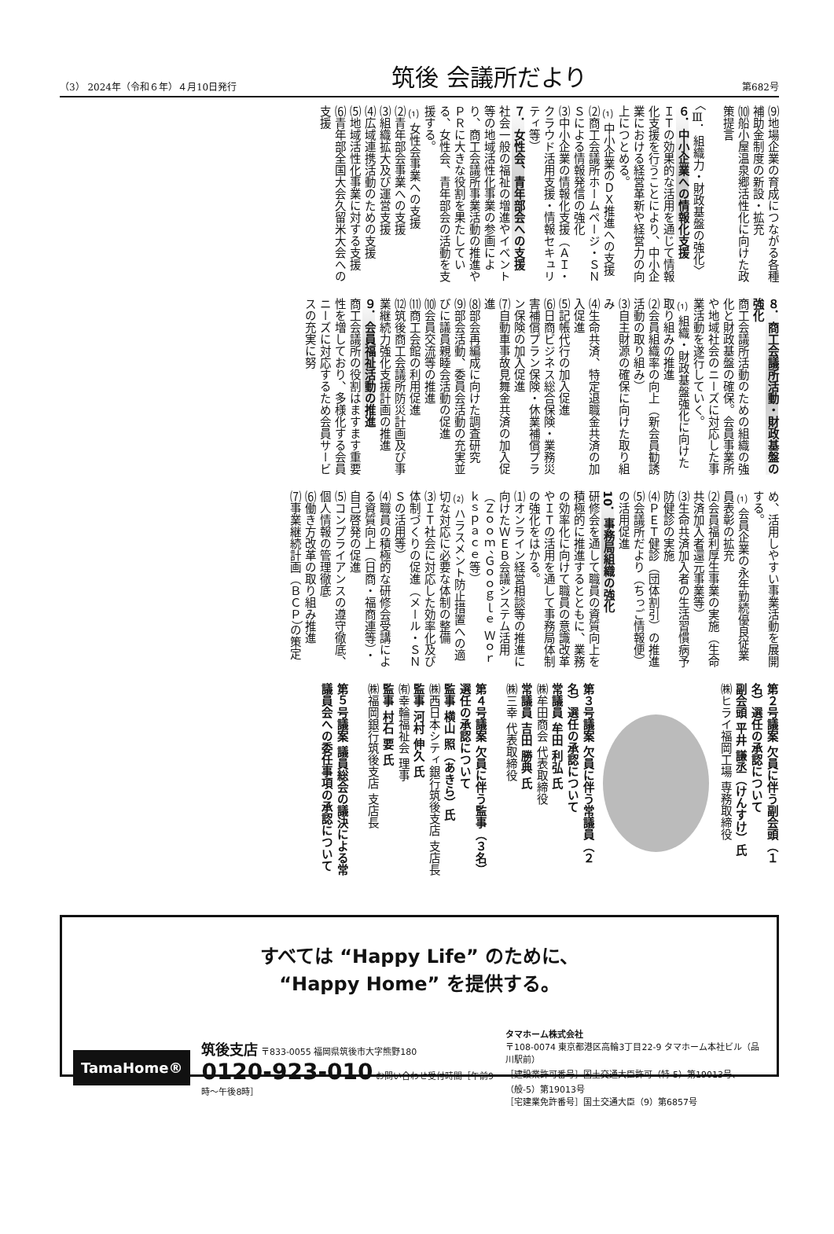（3） 2024年（令和６年）４月10日発行 筑後 会議所だより 第682号
⑼地場企業の育成につながる各種補助金制度の新設・拡充
⑽船小屋温泉郷活性化に向けた政策提言
〈Ⅲ．組織力・財政基盤の強化〉
６．中小企業への情報化支援
ＩＴの効果的な活用を通じて情報化支援を行うことにより、中小企業における経営革新や経営力の向上につとめる。
⑴中小企業のＤＸ推進への支援
⑵商工会議所ホームページ・ＳＮＳによる情報発信の強化
⑶中小企業の情報化支援（ＡＩ・クラウド活用支援・情報セキュリティ等）
７．女性会、青年部会への支援
社会一般の福祉の増進やイベント等の地域活性化事業の参画により、商工会議所事業活動の推進やＰＲに大きな役割を果たしている、女性会、青年部会の活動を支援する。
⑴女性会事業への支援
⑵青年部会事業への支援
⑶組織拡大及び運営支援
⑷広域連携活動のための支援
⑸地域活性化事業に対する支援
⑹青年部全国大会久留米大会への支援
８．商工会議所活動・財政基盤の強化
商工会議所活動のための組織の強化と財政基盤の確保。会員事業所や地域社会のニーズに対応した事業活動を遂行していく。
⑴組織・財政基盤強化に向けた取り組みの推進
⑵会員組織率の向上（新会員勧誘活動の取り組み）
⑶自主財源の確保に向けた取り組み
⑷生命共済、特定退職金共済の加入促進
⑸記帳代行の加入促進
⑹日商ビジネス総合保険・業務災害補償プラン保険・休業補償プラン保険の加入促進
⑺自動車事故見舞金共済の加入促進
⑻部会再編成に向けた調査研究
⑼部会活動、委員会活動の充実並びに議員親睦会活動の促進
⑽会員交流等の推進
⑾商工会館の利用促進
⑿筑後商工会議所防災計画及び事業継続力強化支援計画の推進
９．会員福祉活動の推進
商工会議所の役割はますます重要性を増しており、多様化する会員ニーズに対応するため会員サービスの充実に努
め、活用しやすい事業活動を展開する。
⑴会員企業の永年勤続優良従業員表彰の拡充
⑵会員福利厚生事業の実施（生命共済加入者還元事業等）
⑶生命共済加入者の生活習慣病予防健診の実施
⑷ＰＥＴ健診（団体割引）の推進
⑸会議所だより（ちっご情報便）の活用促進
10．事務局組織の強化
研修会を通して職員の資質向上を積極的に推進するとともに、業務の効率化に向けて職員の意識改革やＩＴの活用を通して事務局体制の強化をはかる。
⑴オンライン経営相談等の推進に向けたＷＥＢ会議システム活用（Ｚｏｏｍ、Ｇｏｏｇｌｅ Ｗｏｒｋｓｐａｃｅ等）
⑵ハラスメント防止措置への適切な対応に必要な体制の整備
⑶ＩＴ社会に対応した効率化及び体制づくりの促進（メール・ＳＮＳの活用等）
⑷職員の積極的な研修会受講による資質向上（日商・福商連等）・自己啓発の促進
⑸コンプライアンスの遵守徹底、個人情報の管理徹底
⑹働き方改革の取り組み推進
⑺事業継続計画（ＢＣＰ）の策定
第２号議案 欠員に伴う副会頭（１名）選任の承認について
副会頭 平井 謙丞（けんすけ）氏
㈱ヒライ福岡工場 専務取締役
第３号議案 欠員に伴う常議員（２名）選任の承認について
常議員 牟田 利弘 氏
㈱牟田商会 代表取締役
常議員 吉田 勝典 氏
㈱三幸 代表取締役
第４号議案 欠員に伴う監事（３名）選任の承認について
監事 横山 照（あきら）氏
㈱西日本シティ銀行筑後支店 支店長
監事 河村 伸久 氏
㈲幸輪福祉会 理事
監事 村石 要 氏
㈱福岡銀行筑後支店 支店長
第５号議案 議員総会の議決による常議員会への委任事項の承認について
すべては “Happy Life” のために、
“Happy Home” を提供する。
TamaHome®
筑後支店 〒833-0055 福岡県筑後市大字熊野180
0120-923-010 お問い合わせ受付時間［午前9時～午後8時］
タマホーム株式会社
〒108-0074 東京都港区高輪3丁目22-9 タマホーム本社ビル（品川駅前）
［建設業許可番号］国土交通大臣許可（特-5）第19013号、（般-5）第19013号
［宅建業免許番号］国土交通大臣（9）第6857号